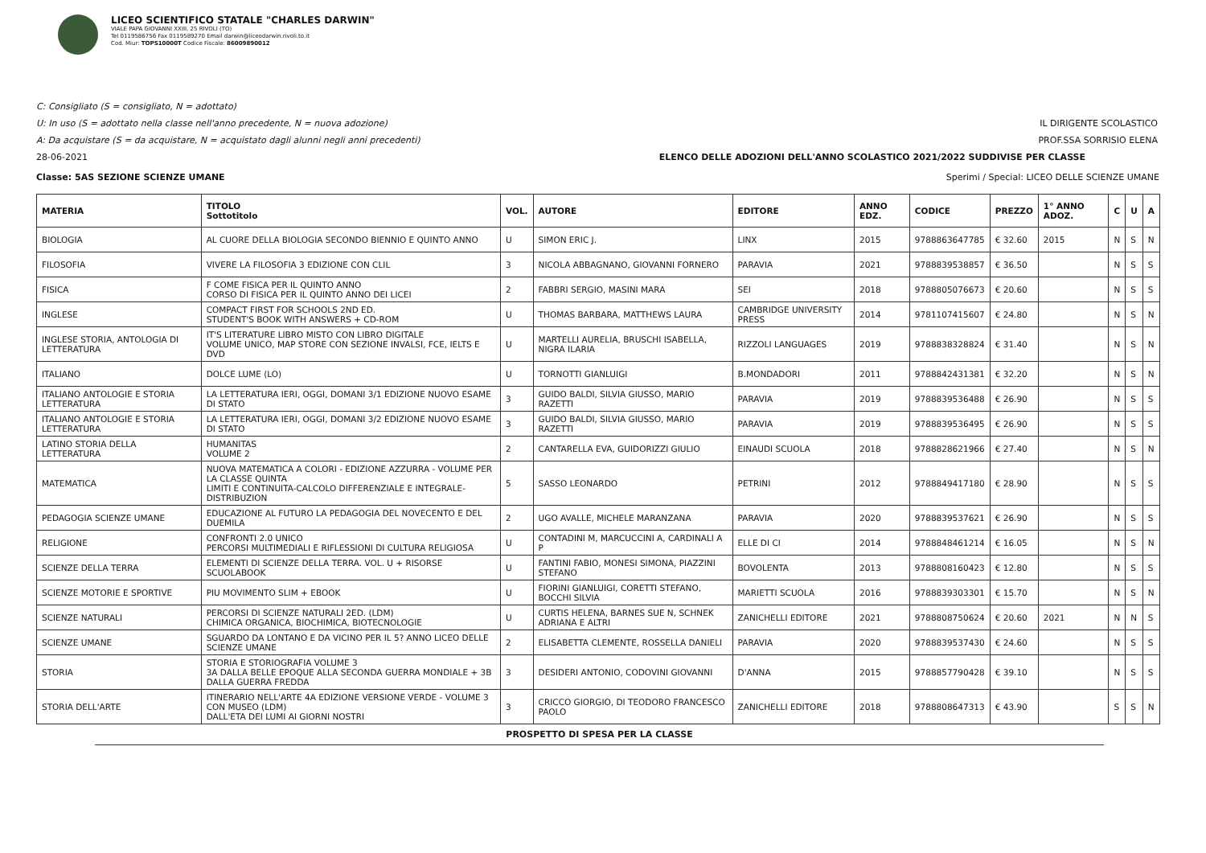LICEO SCIENTIFICO STATALE "CHARLES DARWIN"
VIALE PAPA GIOVANNI XXIII, 25 RIVOLI (TO)
Tel 0119586756 Fax 0119589270 Email darwin@liceodarwin.rivoli.to.it
Cod. Miur: TOPS10000T Codice Fiscale: 86009890012
C: Consigliato (S = consigliato, N = adottato)
U: In uso (S = adottato nella classe nell'anno precedente, N = nuova adozione) IL DIRIGENTE SCOLASTICO
A: Da acquistare (S = da acquistare, N = acquistato dagli alunni negli anni precedenti) PROF.SSA SORRISIO ELENA
28-06-2021 ELENCO DELLE ADOZIONI DELL'ANNO SCOLASTICO 2021/2022 SUDDIVISE PER CLASSE
Classe: 5AS SEZIONE SCIENZE UMANE Sperimi / Special: LICEO DELLE SCIENZE UMANE
| MATERIA | TITOLO Sottotitolo | VOL. | AUTORE | EDITORE | ANNO EDZ. | CODICE | PREZZO | 1° ANNO ADOZ. | C | U | A |
| --- | --- | --- | --- | --- | --- | --- | --- | --- | --- | --- | --- |
| BIOLOGIA | AL CUORE DELLA BIOLOGIA SECONDO BIENNIO E QUINTO ANNO | U | SIMON ERIC J. | LINX | 2015 | 9788863647785 | € 32.60 | 2015 | N | S | N |
| FILOSOFIA | VIVERE LA FILOSOFIA 3 EDIZIONE CON CLIL | 3 | NICOLA ABBAGNANO, GIOVANNI FORNERO | PARAVIA | 2021 | 9788839538857 | € 36.50 | | N | S | S |
| FISICA | F COME FISICA PER IL QUINTO ANNO CORSO DI FISICA PER IL QUINTO ANNO DEI LICEI | 2 | FABBRI SERGIO, MASINI MARA | SEI | 2018 | 9788805076673 | € 20.60 | | N | S | S |
| INGLESE | COMPACT FIRST FOR SCHOOLS 2ND ED. STUDENT'S BOOK WITH ANSWERS + CD-ROM | U | THOMAS BARBARA, MATTHEWS LAURA | CAMBRIDGE UNIVERSITY PRESS | 2014 | 9781107415607 | € 24.80 | | N | S | N |
| INGLESE STORIA, ANTOLOGIA DI LETTERATURA | IT'S LITERATURE LIBRO MISTO CON LIBRO DIGITALE VOLUME UNICO, MAP STORE CON SEZIONE INVALSI, FCE, IELTS E DVD | U | MARTELLI AURELIA, BRUSCHI ISABELLA, NIGRA ILARIA | RIZZOLI LANGUAGES | 2019 | 9788838328824 | € 31.40 | | N | S | N |
| ITALIANO | DOLCE LUME (LO) | U | TORNOTTI GIANLUIGI | B.MONDADORI | 2011 | 9788842431381 | € 32.20 | | N | S | N |
| ITALIANO ANTOLOGIE E STORIA LETTERATURA | LA LETTERATURA IERI, OGGI, DOMANI 3/1 EDIZIONE NUOVO ESAME DI STATO | 3 | GUIDO BALDI, SILVIA GIUSSO, MARIO RAZETTI | PARAVIA | 2019 | 9788839536488 | € 26.90 | | N | S | S |
| ITALIANO ANTOLOGIE E STORIA LETTERATURA | LA LETTERATURA IERI, OGGI, DOMANI 3/2 EDIZIONE NUOVO ESAME DI STATO | 3 | GUIDO BALDI, SILVIA GIUSSO, MARIO RAZETTI | PARAVIA | 2019 | 9788839536495 | € 26.90 | | N | S | S |
| LATINO STORIA DELLA LETTERATURA | HUMANITAS VOLUME 2 | 2 | CANTARELLA EVA, GUIDORIZZI GIULIO | EINAUDI SCUOLA | 2018 | 9788828621966 | € 27.40 | | N | S | N |
| MATEMATICA | NUOVA MATEMATICA A COLORI - EDIZIONE AZZURRA - VOLUME PER LA CLASSE QUINTA LIMITI E CONTINUITA-CALCOLO DIFFERENZIALE E INTEGRALE-DISTRIBUZION | 5 | SASSO LEONARDO | PETRINI | 2012 | 9788849417180 | € 28.90 | | N | S | S |
| PEDAGOGIA SCIENZE UMANE | EDUCAZIONE AL FUTURO LA PEDAGOGIA DEL NOVECENTO E DEL DUEMILA | 2 | UGO AVALLE, MICHELE MARANZANA | PARAVIA | 2020 | 9788839537621 | € 26.90 | | N | S | S |
| RELIGIONE | CONFRONTI 2.0 UNICO PERCORSI MULTIMEDIALI E RIFLESSIONI DI CULTURA RELIGIOSA | U | CONTADINI M, MARCUCCINI A, CARDINALI A P | ELLE DI CI | 2014 | 9788848461214 | € 16.05 | | N | S | N |
| SCIENZE DELLA TERRA | ELEMENTI DI SCIENZE DELLA TERRA. VOL. U + RISORSE SCUOLABOOK | U | FANTINI FABIO, MONESI SIMONA, PIAZZINI STEFANO | BOVOLENTA | 2013 | 9788808160423 | € 12.80 | | N | S | S |
| SCIENZE MOTORIE E SPORTIVE | PIU MOVIMENTO SLIM + EBOOK | U | FIORINI GIANLUIGI, CORETTI STEFANO, BOCCHI SILVIA | MARIETTI SCUOLA | 2016 | 9788839303301 | € 15.70 | | N | S | N |
| SCIENZE NATURALI | PERCORSI DI SCIENZE NATURALI 2ED. (LDM) CHIMICA ORGANICA, BIOCHIMICA, BIOTECNOLOGIE | U | CURTIS HELENA, BARNES SUE N, SCHNEK ADRIANA E ALTRI | ZANICHELLI EDITORE | 2021 | 9788808750624 | € 20.60 | 2021 | N | N | S |
| SCIENZE UMANE | SGUARDO DA LONTANO E DA VICINO PER IL 5? ANNO LICEO DELLE SCIENZE UMANE | 2 | ELISABETTA CLEMENTE, ROSSELLA DANIELI | PARAVIA | 2020 | 9788839537430 | € 24.60 | | N | S | S |
| STORIA | STORIA E STORIOGRAFIA VOLUME 3 3A DALLA BELLE EPOQUE ALLA SECONDA GUERRA MONDIALE + 3B DALLA GUERRA FREDDA | 3 | DESIDERI ANTONIO, CODOVINI GIOVANNI | D'ANNA | 2015 | 9788857790428 | € 39.10 | | N | S | S |
| STORIA DELL'ARTE | ITINERARIO NELL'ARTE 4A EDIZIONE VERSIONE VERDE - VOLUME 3 CON MUSEO (LDM) DALL'ETA DEI LUMI AI GIORNI NOSTRI | 3 | CRICCO GIORGIO, DI TEODORO FRANCESCO PAOLO | ZANICHELLI EDITORE | 2018 | 9788808647313 | € 43.90 | | S | S | N |
PROSPETTO DI SPESA PER LA CLASSE